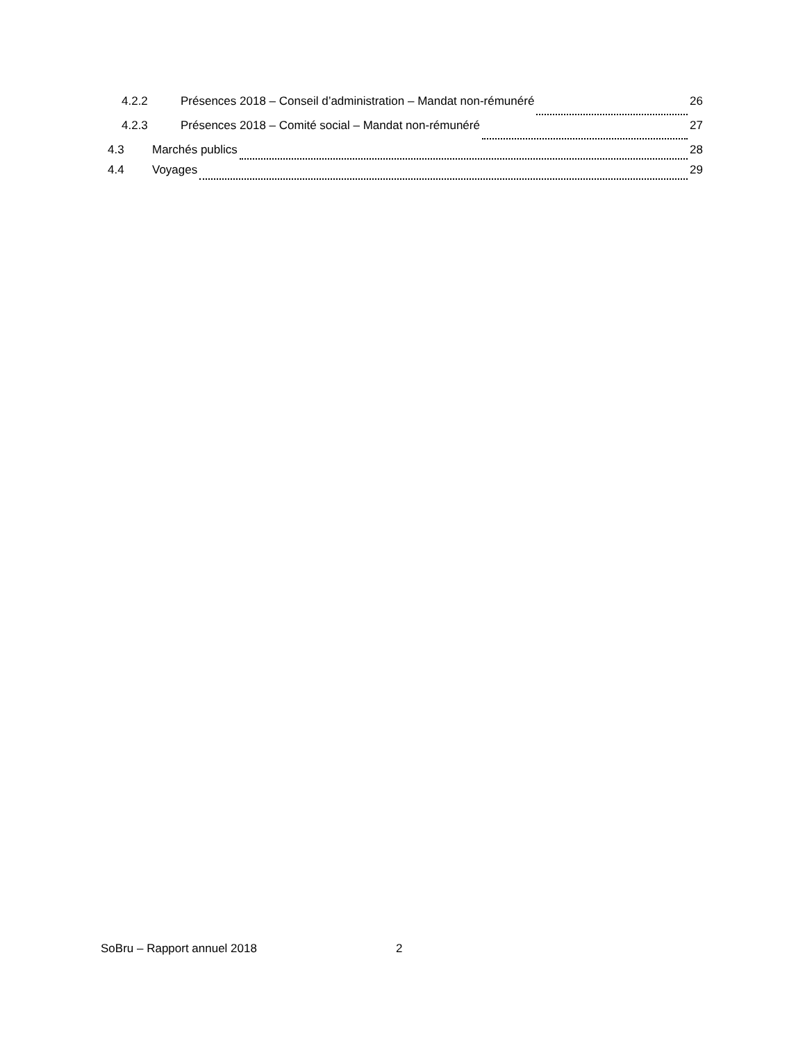4.2.2 Présences 2018 – Conseil d’administration – Mandat non-rémunéré 26
4.2.3 Présences 2018 – Comité social – Mandat non-rémunéré 27
4.3 Marchés publics 28
4.4 Voyages 29
SoBru – Rapport annuel 2018 2